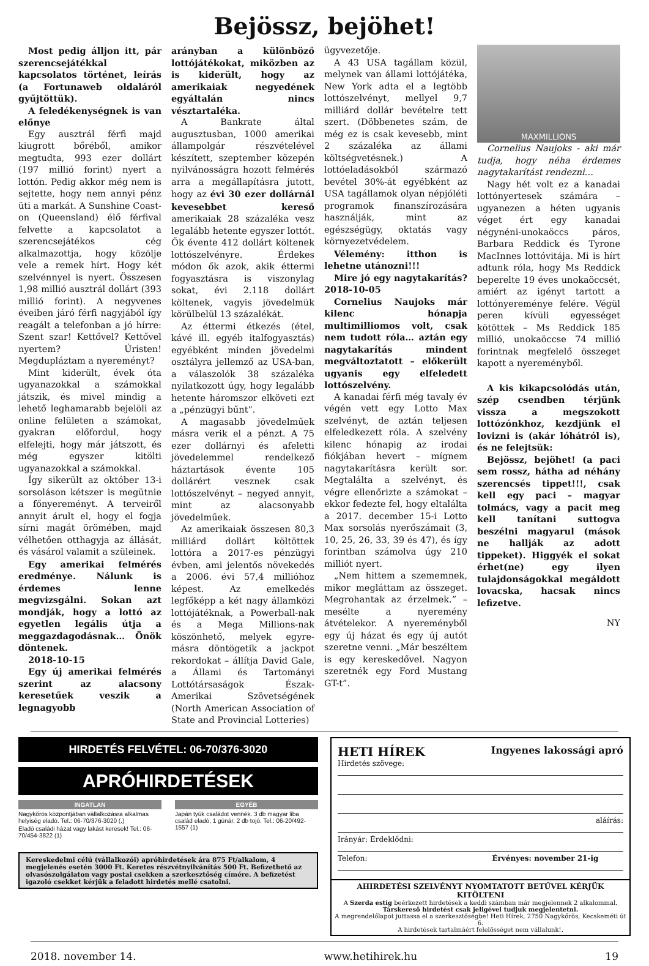Bejössz, bejöhet!
Most pedig álljon itt, pár szerencsejátékkal kapcsolatos történet, leírás (a Fortunaweb oldaláról gyűjtöttük).
A feledékenységnek is van előnye
Egy ausztrál férfi majd kiugrott bőréből, amikor megtudta, 993 ezer dollárt (197 millió forint) nyert a lottón. Pedig akkor még nem is sejtette, hogy nem annyi pénz üti a markát. A Sunshine Coast-on (Queensland) élő férfival felvette a kapcsolatot a szerencsejátékos cég alkalmazottja, hogy közölje vele a remek hírt. Hogy két szelvénnyel is nyert. Összesen 1,98 millió ausztrál dollárt (393 millió forint). A negyvenes éveiben járó férfi nagyjából így reagált a telefonban a jó hírre: Szent szar! Kettővel? Kettővel nyertem? Úristen! Megdupláztam a nyereményt?
Mint kiderült, évek óta ugyanazokkal a számokkal játszik, és mivel mindig a lehető leghamarabb bejelöli az online felületen a számokat, gyakran előfordul, hogy elfelejti, hogy már játszott, és még egyszer kitölti ugyanazokkal a számokkal.
Így sikerült az október 13-i sorsoláson kétszer is megütnie a főnyereményt. A terveiről annyit árult el, hogy el fogja sírni magát örömében, majd vélhetően otthagyja az állását, és vásárol valamit a szüleinek.
Egy amerikai felmérés eredménye. Nálunk is érdemes lenne megvizsgálni. Sokan azt mondják, hogy a lottó az egyetlen legális útja a meggazdagodásnak… Önök döntenek.
2018-10-15
Egy új amerikai felmérés szerint az alacsony keresetűek veszik a legnagyobb
arányban a különböző lottójátékokat, miközben az is kiderült, hogy az amerikaiak negyedének egyáltalán nincs vésztartaléka.
A Bankrate által augusztusban, 1000 amerikai állampolgár részvételével készített, szeptember közepén nyilvánosságra hozott felmérés arra a megállapításra jutott, hogy az évi 30 ezer dollárnál kevesebbet kereső amerikaiak 28 százaléka vesz legalább hetente egyszer lottót. Ők évente 412 dollárt költenek lottószelvényre. Érdekes módon ők azok, akik éttermi fogyasztásra is viszonylag sokat, évi 2.118 dollárt költenek, vagyis jövedelmük körülbelül 13 százalékát.
Az éttermi étkezés (étel, kávé ill. egyéb italfogyasztás) egyébként minden jövedelmi osztályra jellemző az USA-ban, a válaszolók 38 százaléka nyilatkozott úgy, hogy legalább hetente háromszor elköveti ezt a „pénzügyi bűnt”.
A magasabb jövedelműek másra verik el a pénzt. A 75 ezer dollárnyi és afeletti jövedelemmel rendelkező háztartások évente 105 dollárért vesznek csak lottószelvényt – negyed annyit, mint az alacsonyabb jövedelműek.
Az amerikaiak összesen 80,3 milliárd dollárt költöttek lottóra a 2017-es pénzügyi évben, ami jelentős növekedés a 2006. évi 57,4 millióhoz képest. Az emelkedés legfőképp a két nagy államközi lottójátéknak, a Powerball-nak és a Mega Millions-nak köszönhető, melyek egyre-másra döntögetik a jackpot rekordokat – állítja David Gale, a Állami és Tartományi Lottótársaságok Észak-Amerikai Szövetségének (North American Association of State and Provincial Lotteries)
ügyvezetője.
A 43 USA tagállam közül, melynek van állami lottójátéka, New York adta el a legtöbb lottószelvényt, mellyel 9,7 milliárd dollár bevételre tett szert. (Döbbenetes szám, de még ez is csak kevesebb, mint 2 százaléka az állami költségvetésnek.) A lottóeladásokból származó bevétel 30%-át egyébként az USA tagállamok olyan népjóléti programok finanszírozására használják, mint az egészségügy, oktatás vagy környezetvédelem.
Vélemény: itthon is lehetne utánozni!!!
Mire jó egy nagytakarítás? 2018-10-05
Cornelius Naujoks már kilenc hónapja multimilliomos volt, csak nem tudott róla… aztán egy nagytakarítás mindent megváltoztatott – előkerült ugyanis egy elfeledett lottószelvény.
A kanadai férfi még tavaly év végén vett egy Lotto Max szelvényt, de aztán teljesen elfeledkezett róla. A szelvény kilenc hónapig az irodai fiókjában hevert – mígnem nagytakarításra került sor. Megtalálta a szelvényt, és végre ellenőrizte a számokat – ekkor fedezte fel, hogy eltalálta a 2017. december 15-i Lotto Max sorsolás nyerőszámait (3, 10, 25, 26, 33, 39 és 47), és így forintban számolva úgy 210 milliót nyert.
„Nem hittem a szememnek, mikor megláttam az összeget. Megrohantak az érzelmek.” – mesélte a nyeremény átvételekor. A nyereményből egy új házat és egy új autót szeretne venni. „Már beszéltem is egy kereskedővel. Nagyon szeretnék egy Ford Mustang GT-t”.
MAXMILLIONS
Cornelius Naujoks - aki már tudja, hogy néha érdemes nagytakarítást rendezni…
Nagy hét volt ez a kanadai lottónyertesek számára – ugyanezen a héten ugyanis véget ért egy kanadai négynéni-unokaöccs páros, Barbara Reddick és Tyrone MacInnes lottóvitája. Mi is hírt adtunk róla, hogy Ms Reddick beperelte 19 éves unokaöccsét, amiért az igényt tartott a lottónyereménye felére. Végül peren kívüli egyességet kötöttek – Ms Reddick 185 millió, unokaöccse 74 millió forintnak megfelelő összeget kapott a nyereményből.
A kis kikapcsolódás után, szép csendben térjünk vissza a megszokott lottózónkhoz, kezdjünk el lovizni is (akár lóhátról is), és ne felejtsük:
Bejössz, bejöhet! (a paci sem rossz, hátha ad néhány szerencsés tippet!!!, csak kell egy paci – magyar tolmács, vagy a pacit meg kell tanítani suttogva beszélni magyarul (mások ne hallják az adott tippeket). Higgyék el sokat érhet(ne) egy ilyen tulajdonságokkal megáldott lovacska, hacsak nincs lefizetve.
NY
HIRDETÉS FELVÉTEL: 06-70/376-3020
APRÓHIRDETÉSEK
INGATLAN
Nagykőrös központjában vállalkozásra alkalmas helyiség eladó. Tel.: 06-70/376-3020 (.)
Eladó családi házat vagy lakást keresek! Tel.: 06-70/454-3822 (1)
EGYÉB
Japán tyúk családot vennék. 3 db magyar liba család eladó, 1 gúnár, 2 db tojó. Tel.: 06-20/492-1557 (1)
Kereskedelmi célú (vállalkozói) apróhirdetések ára 875 Ft/alkalom, 4 megjelenés esetén 3000 Ft. Keretes részvétnyilvánítás 500 Ft. Befizethető az olvasószolgálaton vagy postai csekken a szerkesztőség címére. A befizetést igazoló csekket kérjük a feladott hirdetés mellé csatolni.
HETI HÍREK Ingyenes lakossági apró
Hirdetés szövege:
aláírás:
Irányár: Érdeklődni:
Telefon: Érvényes: november 21-ig
AHIRDETÉSI SZELVÉNYT NYOMTATOTT BETŰVEL KÉRJÜK KITÖLTENI
A Szerda estig beérkezett hirdetések a keddi számban már megjelennek 2 alkalommal.
Társkereső hirdetést csak jeligével tudjuk megjelentetni.
A megrendelőlapot juttassa el a szerkesztőségbe! Heti Hírek, 2750 Nagykőrös, Kecskeméti út 6.
A hirdetések tartalmáért felelősséget nem vállalunk!.
2018. november 14. www.hetihirek.hu 19